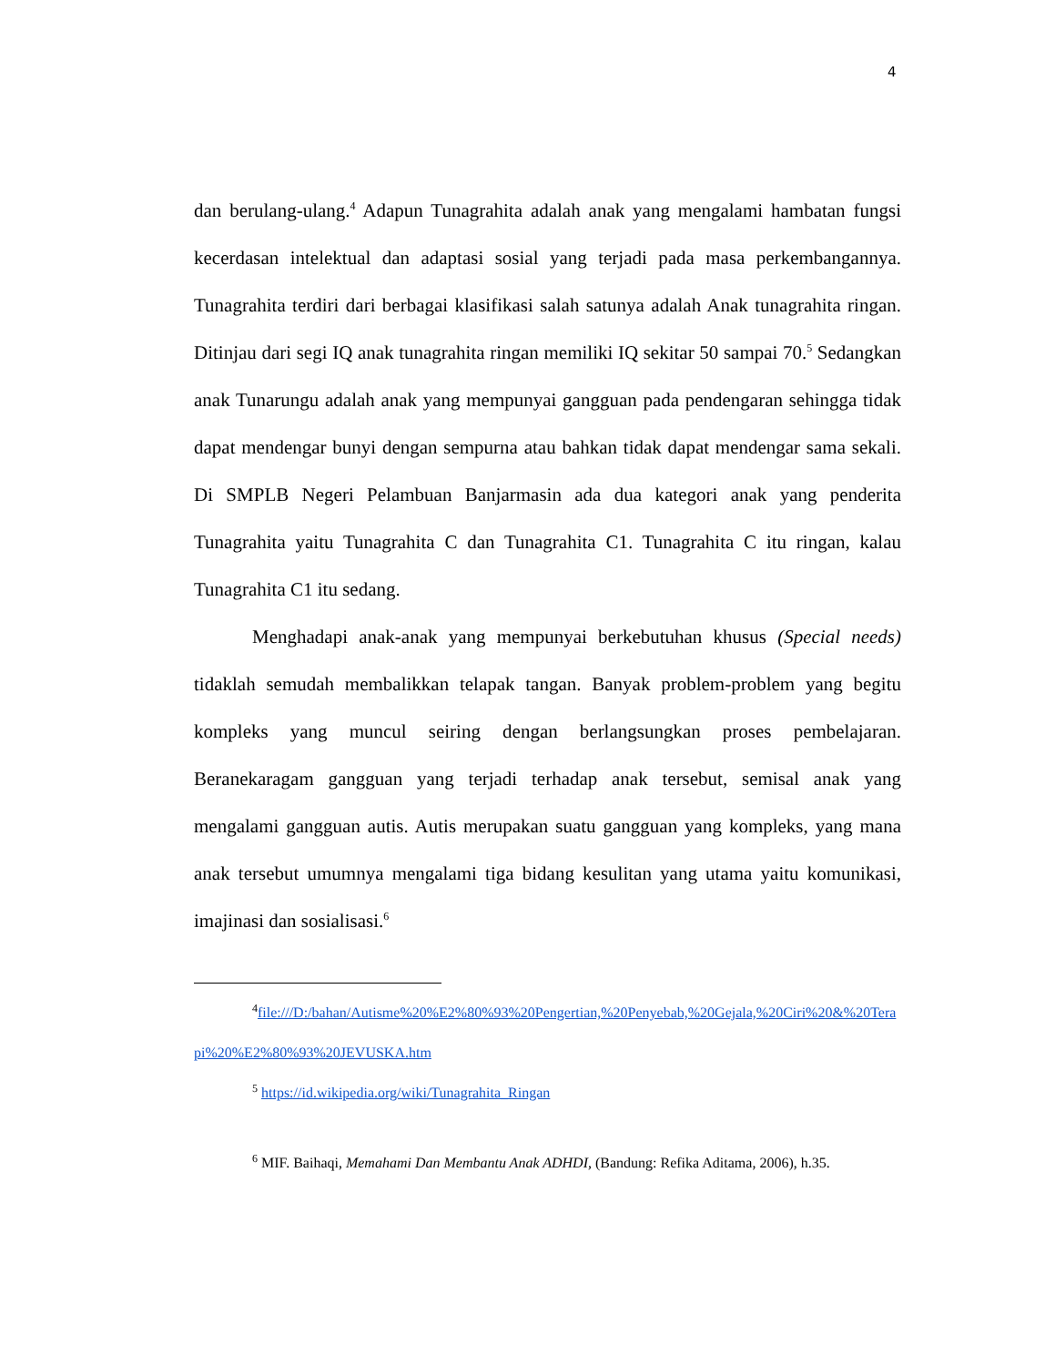4
dan berulang-ulang.<sup>4</sup> Adapun Tunagrahita adalah anak yang mengalami hambatan fungsi kecerdasan intelektual dan adaptasi sosial yang terjadi pada masa perkembangannya. Tunagrahita terdiri dari berbagai klasifikasi salah satunya adalah Anak tunagrahita ringan. Ditinjau dari segi IQ anak tunagrahita ringan memiliki IQ sekitar 50 sampai 70.<sup>5</sup> Sedangkan anak Tunarungu adalah anak yang mempunyai gangguan pada pendengaran sehingga tidak dapat mendengar bunyi dengan sempurna atau bahkan tidak dapat mendengar sama sekali. Di SMPLB Negeri Pelambuan Banjarmasin ada dua kategori anak yang penderita Tunagrahita yaitu Tunagrahita C dan Tunagrahita C1. Tunagrahita C itu ringan, kalau Tunagrahita C1 itu sedang.
Menghadapi anak-anak yang mempunyai berkebutuhan khusus (Special needs) tidaklah semudah membalikkan telapak tangan. Banyak problem-problem yang begitu kompleks yang muncul seiring dengan berlangsungkan proses pembelajaran. Beranekaragam gangguan yang terjadi terhadap anak tersebut, semisal anak yang mengalami gangguan autis. Autis merupakan suatu gangguan yang kompleks, yang mana anak tersebut umumnya mengalami tiga bidang kesulitan yang utama yaitu komunikasi, imajinasi dan sosialisasi.<sup>6</sup>
<sup>4</sup> file:///D:/bahan/Autisme%20%E2%80%93%20Pengertian,%20Penyebab,%20Gejala,%20Ciri%20&%20Terapi%20%E2%80%93%20JEVUSKA.htm
<sup>5</sup> https://id.wikipedia.org/wiki/Tunagrahita_Ringan
<sup>6</sup> MIF. Baihaqi, Memahami Dan Membantu Anak ADHDI, (Bandung: Refika Aditama, 2006), h.35.